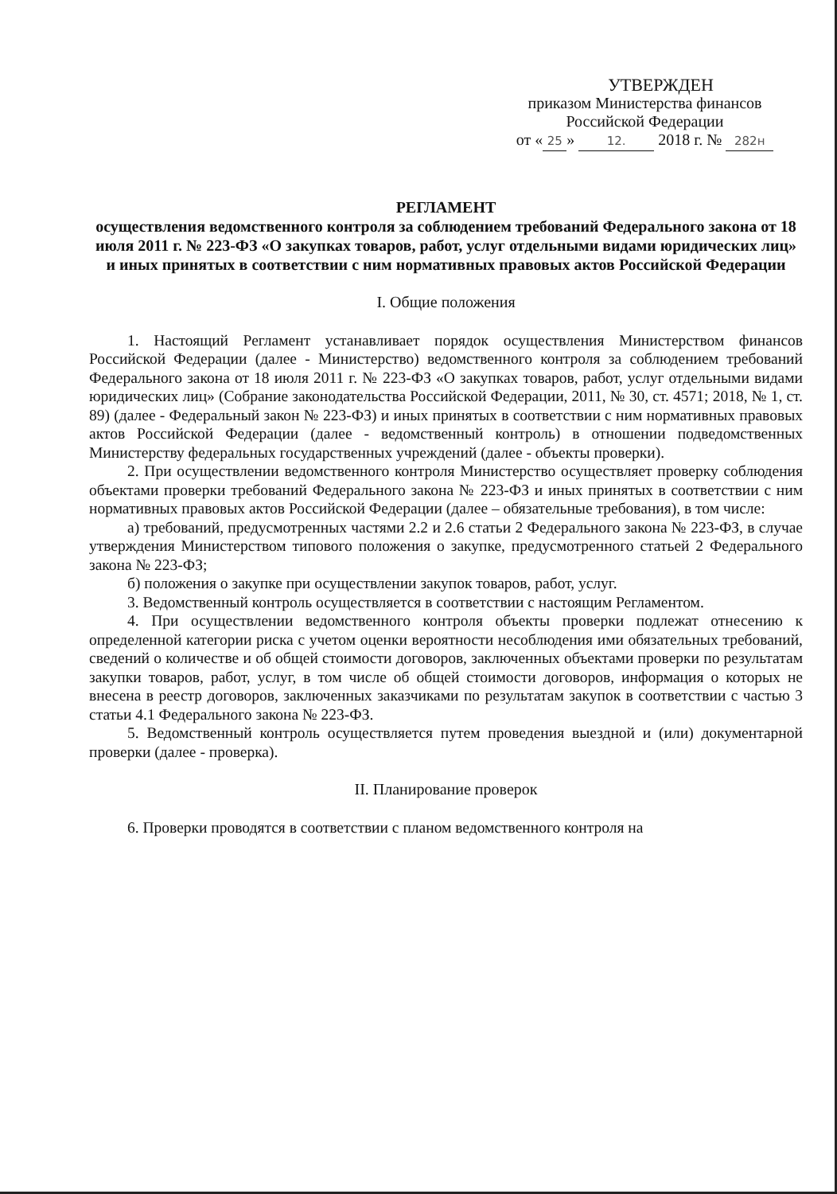УТВЕРЖДЕН
приказом Министерства финансов
Российской Федерации
от « 25 » 12. 2018 г. № 282н
РЕГЛАМЕНТ
осуществления ведомственного контроля за соблюдением требований Федерального закона от 18 июля 2011 г. № 223-ФЗ «О закупках товаров, работ, услуг отдельными видами юридических лиц» и иных принятых в соответствии с ним нормативных правовых актов Российской Федерации
I. Общие положения
1. Настоящий Регламент устанавливает порядок осуществления Министерством финансов Российской Федерации (далее - Министерство) ведомственного контроля за соблюдением требований Федерального закона от 18 июля 2011 г. № 223-ФЗ «О закупках товаров, работ, услуг отдельными видами юридических лиц» (Собрание законодательства Российской Федерации, 2011, № 30, ст. 4571; 2018, № 1, ст. 89) (далее - Федеральный закон № 223-ФЗ) и иных принятых в соответствии с ним нормативных правовых актов Российской Федерации (далее - ведомственный контроль) в отношении подведомственных Министерству федеральных государственных учреждений (далее - объекты проверки).
2. При осуществлении ведомственного контроля Министерство осуществляет проверку соблюдения объектами проверки требований Федерального закона № 223-ФЗ и иных принятых в соответствии с ним нормативных правовых актов Российской Федерации (далее – обязательные требования), в том числе:
а) требований, предусмотренных частями 2.2 и 2.6 статьи 2 Федерального закона № 223-ФЗ, в случае утверждения Министерством типового положения о закупке, предусмотренного статьей 2 Федерального закона № 223-ФЗ;
б) положения о закупке при осуществлении закупок товаров, работ, услуг.
3. Ведомственный контроль осуществляется в соответствии с настоящим Регламентом.
4. При осуществлении ведомственного контроля объекты проверки подлежат отнесению к определенной категории риска с учетом оценки вероятности несоблюдения ими обязательных требований, сведений о количестве и об общей стоимости договоров, заключенных объектами проверки по результатам закупки товаров, работ, услуг, в том числе об общей стоимости договоров, информация о которых не внесена в реестр договоров, заключенных заказчиками по результатам закупок в соответствии с частью 3 статьи 4.1 Федерального закона № 223-ФЗ.
5. Ведомственный контроль осуществляется путем проведения выездной и (или) документарной проверки (далее - проверка).
II. Планирование проверок
6. Проверки проводятся в соответствии с планом ведомственного контроля на